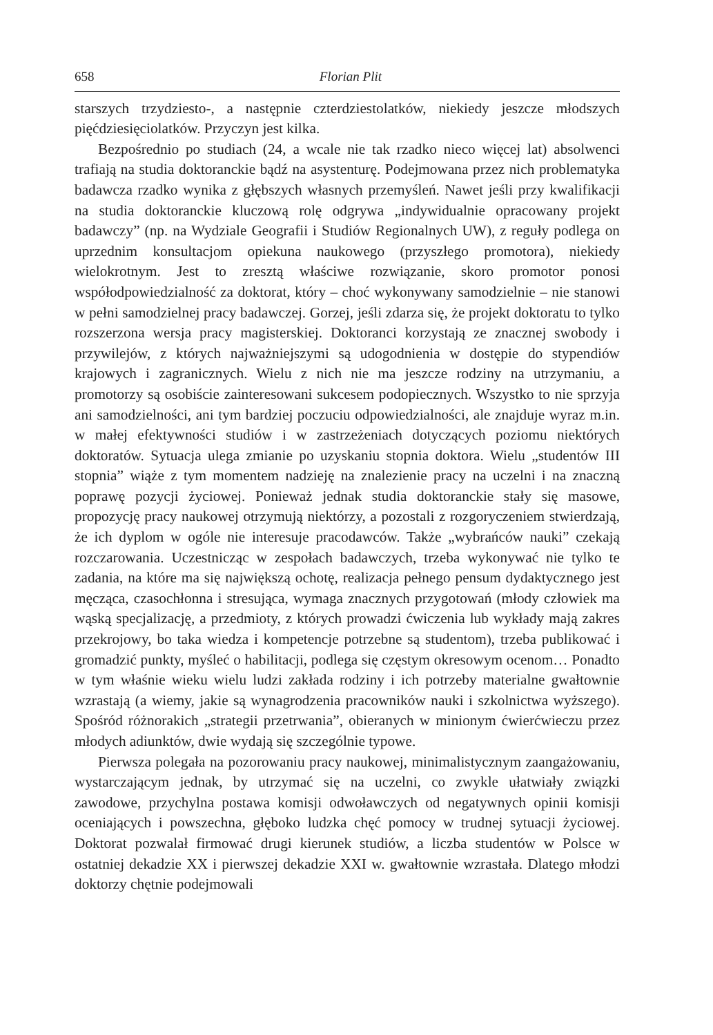658 Florian Plit
starszych trzydziesto-, a następnie czterdziestolatków, niekiedy jeszcze młodszych pięćdziesięciolatków. Przyczyn jest kilka.
Bezpośrednio po studiach (24, a wcale nie tak rzadko nieco więcej lat) absolwenci trafiają na studia doktoranckie bądź na asystenturę. Podejmowana przez nich problematyka badawcza rzadko wynika z głębszych własnych przemyśleń. Nawet jeśli przy kwalifikacji na studia doktoranckie kluczową rolę odgrywa „indywidualnie opracowany projekt badawczy” (np. na Wydziale Geografii i Studiów Regionalnych UW), z reguły podlega on uprzednim konsultacjom opiekuna naukowego (przyszłego promotora), niekiedy wielokrotnym. Jest to zresztą właściwe rozwiązanie, skoro promotor ponosi współodpowiedzialność za doktorat, który – choć wykonywany samodzielnie – nie stanowi w pełni samodzielnej pracy badawczej. Gorzej, jeśli zdarza się, że projekt doktoratu to tylko rozszerzona wersja pracy magisterskiej. Doktoranci korzystają ze znacznej swobody i przywilejów, z których najważniejszymi są udogodnienia w dostępie do stypendiów krajowych i zagranicznych. Wielu z nich nie ma jeszcze rodziny na utrzymaniu, a promotorzy są osobiście zainteresowani sukcesem podopiecznych. Wszystko to nie sprzyja ani samodzielności, ani tym bardziej poczuciu odpowiedzialności, ale znajduje wyraz m.in. w małej efektywności studiów i w zastrzeżeniach dotyczących poziomu niektórych doktoratów. Sytuacja ulega zmianie po uzyskaniu stopnia doktora. Wielu „studentów III stopnia” wiąże z tym momentem nadzieję na znalezienie pracy na uczelni i na znaczną poprawę pozycji życiowej. Ponieważ jednak studia doktoranckie stały się masowe, propozycję pracy naukowej otrzymują niektórzy, a pozostali z rozgoryczeniem stwierdzają, że ich dyplom w ogóle nie interesuje pracodawców. Także „wybrańców nauki” czekają rozczarowania. Uczestnicząc w zespołach badawczych, trzeba wykonywać nie tylko te zadania, na które ma się największą ochotę, realizacja pełnego pensum dydaktycznego jest męcząca, czasochłonna i stresująca, wymaga znacznych przygotowań (młody człowiek ma wąską specjalizację, a przedmioty, z których prowadzi ćwiczenia lub wykłady mają zakres przekrojowy, bo taka wiedza i kompetencje potrzebne są studentom), trzeba publikować i gromadzić punkty, myśleć o habilitacji, podlega się częstym okresowym ocenom… Ponadto w tym właśnie wieku wielu ludzi zakłada rodziny i ich potrzeby materialne gwałtownie wzrastają (a wiemy, jakie są wynagrodzenia pracowników nauki i szkolnictwa wyższego). Spośród różnorakich „strategii przetrwania”, obieranych w minionym ćwierćwieczu przez młodych adiunktów, dwie wydają się szczególnie typowe.
Pierwsza polegała na pozorowaniu pracy naukowej, minimalistycznym zaangażowaniu, wystarczającym jednak, by utrzymać się na uczelni, co zwykle ułatwiały związki zawodowe, przychylna postawa komisji odwoławczych od negatywnych opinii komisji oceniających i powszechna, głęboko ludzka chęć pomocy w trudnej sytuacji życiowej. Doktorat pozwalał firmować drugi kierunek studiów, a liczba studentów w Polsce w ostatniej dekadzie XX i pierwszej dekadzie XXI w. gwałtownie wzrastała. Dlatego młodzi doktorzy chętnie podejmowali